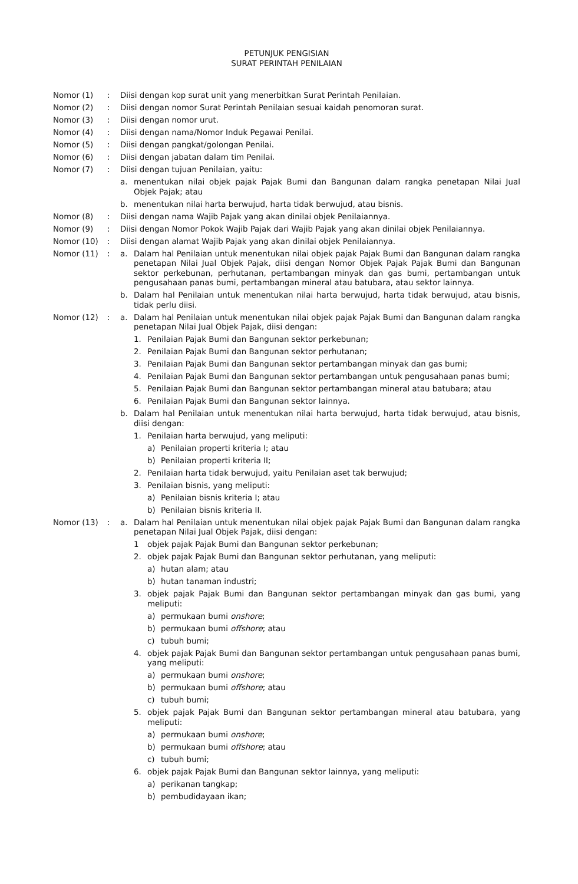PETUNJUK PENGISIAN
SURAT PERINTAH PENILAIAN
Nomor (1) : Diisi dengan kop surat unit yang menerbitkan Surat Perintah Penilaian.
Nomor (2) : Diisi dengan nomor Surat Perintah Penilaian sesuai kaidah penomoran surat.
Nomor (3) : Diisi dengan nomor urut.
Nomor (4) : Diisi dengan nama/Nomor Induk Pegawai Penilai.
Nomor (5) : Diisi dengan pangkat/golongan Penilai.
Nomor (6) : Diisi dengan jabatan dalam tim Penilai.
Nomor (7) : Diisi dengan tujuan Penilaian, yaitu:
a. menentukan nilai objek pajak Pajak Bumi dan Bangunan dalam rangka penetapan Nilai Jual Objek Pajak; atau
b. menentukan nilai harta berwujud, harta tidak berwujud, atau bisnis.
Nomor (8) : Diisi dengan nama Wajib Pajak yang akan dinilai objek Penilaiannya.
Nomor (9) : Diisi dengan Nomor Pokok Wajib Pajak dari Wajib Pajak yang akan dinilai objek Penilaiannya.
Nomor (10) : Diisi dengan alamat Wajib Pajak yang akan dinilai objek Penilaiannya.
Nomor (11) :
a. Dalam hal Penilaian untuk menentukan nilai objek pajak Pajak Bumi dan Bangunan dalam rangka penetapan Nilai Jual Objek Pajak, diisi dengan Nomor Objek Pajak Pajak Bumi dan Bangunan sektor perkebunan, perhutanan, pertambangan minyak dan gas bumi, pertambangan untuk pengusahaan panas bumi, pertambangan mineral atau batubara, atau sektor lainnya.
b. Dalam hal Penilaian untuk menentukan nilai harta berwujud, harta tidak berwujud, atau bisnis, tidak perlu diisi.
Nomor (12) :
a. Dalam hal Penilaian untuk menentukan nilai objek pajak Pajak Bumi dan Bangunan dalam rangka penetapan Nilai Jual Objek Pajak, diisi dengan:
1. Penilaian Pajak Bumi dan Bangunan sektor perkebunan;
2. Penilaian Pajak Bumi dan Bangunan sektor perhutanan;
3. Penilaian Pajak Bumi dan Bangunan sektor pertambangan minyak dan gas bumi;
4. Penilaian Pajak Bumi dan Bangunan sektor pertambangan untuk pengusahaan panas bumi;
5. Penilaian Pajak Bumi dan Bangunan sektor pertambangan mineral atau batubara; atau
6. Penilaian Pajak Bumi dan Bangunan sektor lainnya.
b. Dalam hal Penilaian untuk menentukan nilai harta berwujud, harta tidak berwujud, atau bisnis, diisi dengan:
1. Penilaian harta berwujud, yang meliputi:
a) Penilaian properti kriteria I; atau
b) Penilaian properti kriteria II;
2. Penilaian harta tidak berwujud, yaitu Penilaian aset tak berwujud;
3. Penilaian bisnis, yang meliputi:
a) Penilaian bisnis kriteria I; atau
b) Penilaian bisnis kriteria II.
Nomor (13) :
a. Dalam hal Penilaian untuk menentukan nilai objek pajak Pajak Bumi dan Bangunan dalam rangka penetapan Nilai Jual Objek Pajak, diisi dengan:
1 objek pajak Pajak Bumi dan Bangunan sektor perkebunan;
2. objek pajak Pajak Bumi dan Bangunan sektor perhutanan, yang meliputi:
a) hutan alam; atau
b) hutan tanaman industri;
3. objek pajak Pajak Bumi dan Bangunan sektor pertambangan minyak dan gas bumi, yang meliputi:
a) permukaan bumi onshore;
b) permukaan bumi offshore; atau
c) tubuh bumi;
4. objek pajak Pajak Bumi dan Bangunan sektor pertambangan untuk pengusahaan panas bumi, yang meliputi:
a) permukaan bumi onshore;
b) permukaan bumi offshore; atau
c) tubuh bumi;
5. objek pajak Pajak Bumi dan Bangunan sektor pertambangan mineral atau batubara, yang meliputi:
a) permukaan bumi onshore;
b) permukaan bumi offshore; atau
c) tubuh bumi;
6. objek pajak Pajak Bumi dan Bangunan sektor lainnya, yang meliputi:
a) perikanan tangkap;
b) pembudidayaan ikan;